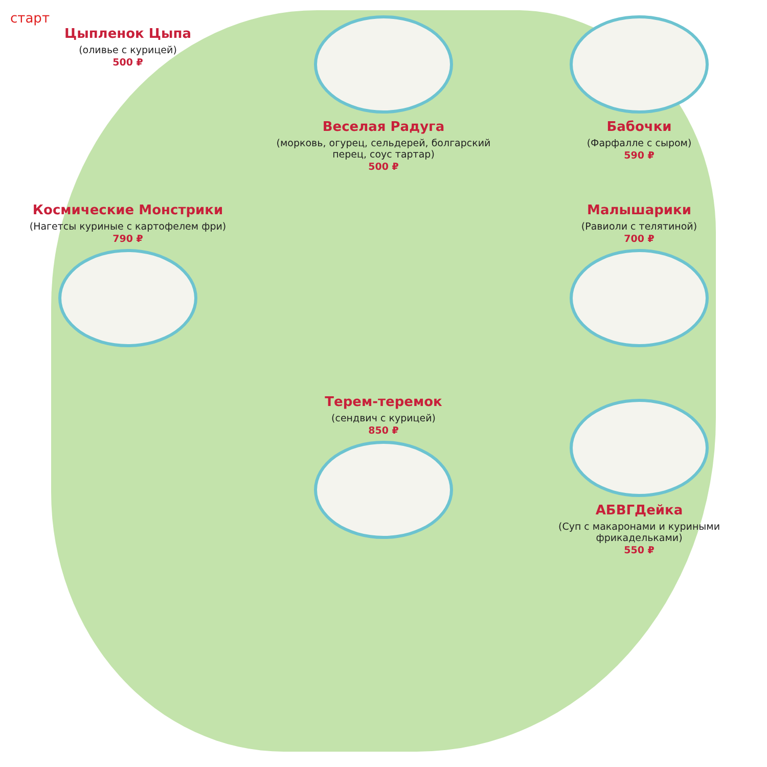старт
Цыпленок Цыпа
(оливье с курицей)
500 ₽
Веселая Радуга
(морковь, огурец, сельдерей, болгарский перец, соус тартар)
500 ₽
Бабочки
(Фарфалле с сыром)
590 ₽
Космические Монстрики
(Нагетсы куриные с картофелем фри)
790 ₽
Малышарики
(Равиоли с телятиной)
700 ₽
Терем-теремок
(сендвич с курицей)
850 ₽
АБВГДейка
(Суп с макаронами и куриными фрикадельками)
550 ₽